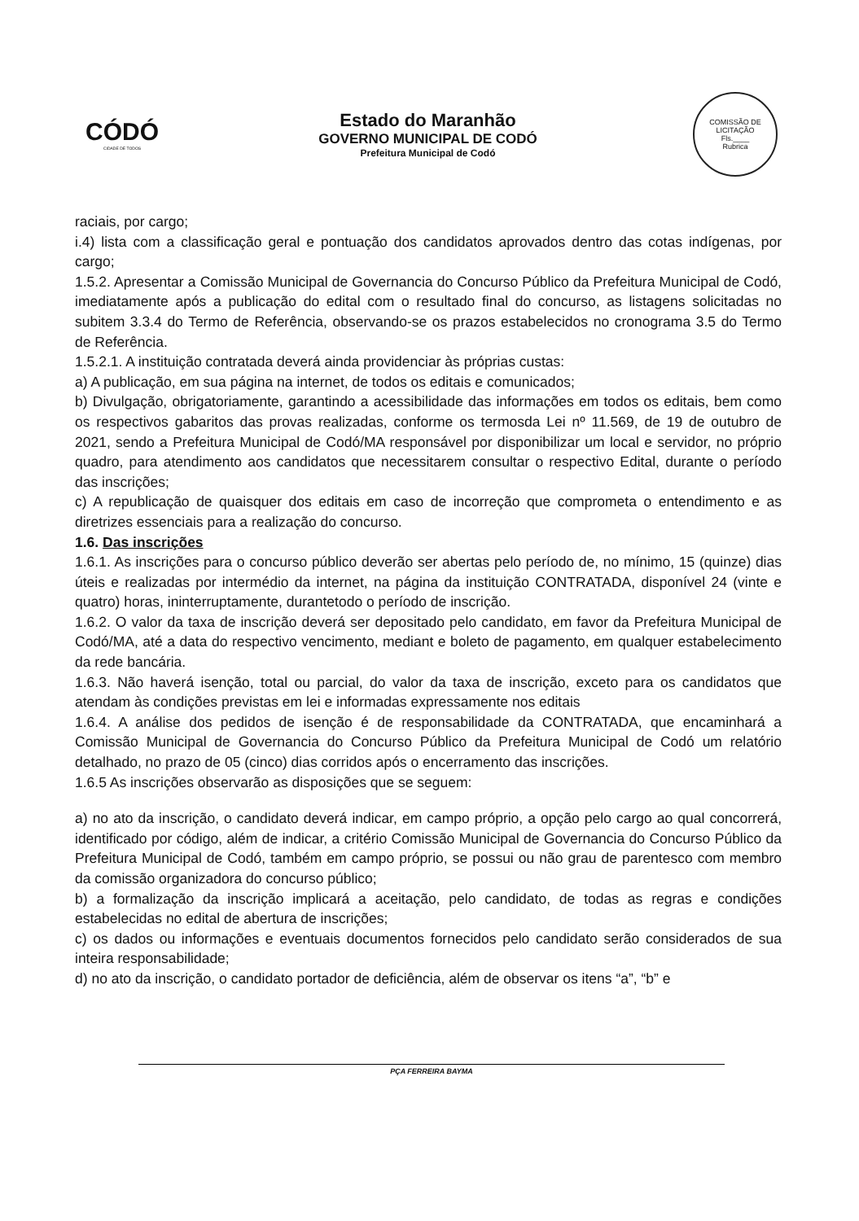CÓDÓ
CIDADE DE TODOS
Estado do Maranhão
GOVERNO MUNICIPAL DE CODÓ
Prefeitura Municipal de Codó
COMISSÃO DE LICITAÇÃO
Fls.____
Rubrica
raciais, por cargo;
i.4) lista com a classificação geral e pontuação dos candidatos aprovados dentro das cotas indígenas, por cargo;
1.5.2. Apresentar a Comissão Municipal de Governancia do Concurso Público da Prefeitura Municipal de Codó, imediatamente após a publicação do edital com o resultado final do concurso, as listagens solicitadas no subitem 3.3.4 do Termo de Referência, observando-se os prazos estabelecidos no cronograma 3.5 do Termo de Referência.
1.5.2.1. A instituição contratada deverá ainda providenciar às próprias custas:
a) A publicação, em sua página na internet, de todos os editais e comunicados;
b) Divulgação, obrigatoriamente, garantindo a acessibilidade das informações em todos os editais, bem como os respectivos gabaritos das provas realizadas, conforme os termosda Lei nº 11.569, de 19 de outubro de 2021, sendo a Prefeitura Municipal de Codó/MA responsável por disponibilizar um local e servidor, no próprio quadro, para atendimento aos candidatos que necessitarem consultar o respectivo Edital, durante o período das inscrições;
c) A republicação de quaisquer dos editais em caso de incorreção que comprometa o entendimento e as diretrizes essenciais para a realização do concurso.
1.6. Das inscrições
1.6.1. As inscrições para o concurso público deverão ser abertas pelo período de, no mínimo, 15 (quinze) dias úteis e realizadas por intermédio da internet, na página da instituição CONTRATADA, disponível 24 (vinte e quatro) horas, ininterruptamente, durantetodo o período de inscrição.
1.6.2. O valor da taxa de inscrição deverá ser depositado pelo candidato, em favor da Prefeitura Municipal de Codó/MA, até a data do respectivo vencimento, mediant e boleto de pagamento, em qualquer estabelecimento da rede bancária.
1.6.3. Não haverá isenção, total ou parcial, do valor da taxa de inscrição, exceto para os candidatos que atendam às condições previstas em lei e informadas expressamente nos editais
1.6.4. A análise dos pedidos de isenção é de responsabilidade da CONTRATADA, que encaminhará a Comissão Municipal de Governancia do Concurso Público da Prefeitura Municipal de Codó um relatório detalhado, no prazo de 05 (cinco) dias corridos após o encerramento das inscrições.
1.6.5 As inscrições observarão as disposições que se seguem:
a) no ato da inscrição, o candidato deverá indicar, em campo próprio, a opção pelo cargo ao qual concorrerá, identificado por código, além de indicar, a critério Comissão Municipal de Governancia do Concurso Público da Prefeitura Municipal de Codó, também em campo próprio, se possui ou não grau de parentesco com membro da comissão organizadora do concurso público;
b) a formalização da inscrição implicará a aceitação, pelo candidato, de todas as regras e condições estabelecidas no edital de abertura de inscrições;
c) os dados ou informações e eventuais documentos fornecidos pelo candidato serão considerados de sua inteira responsabilidade;
d) no ato da inscrição, o candidato portador de deficiência, além de observar os itens “a”, “b” e
PÇA FERREIRA BAYMA